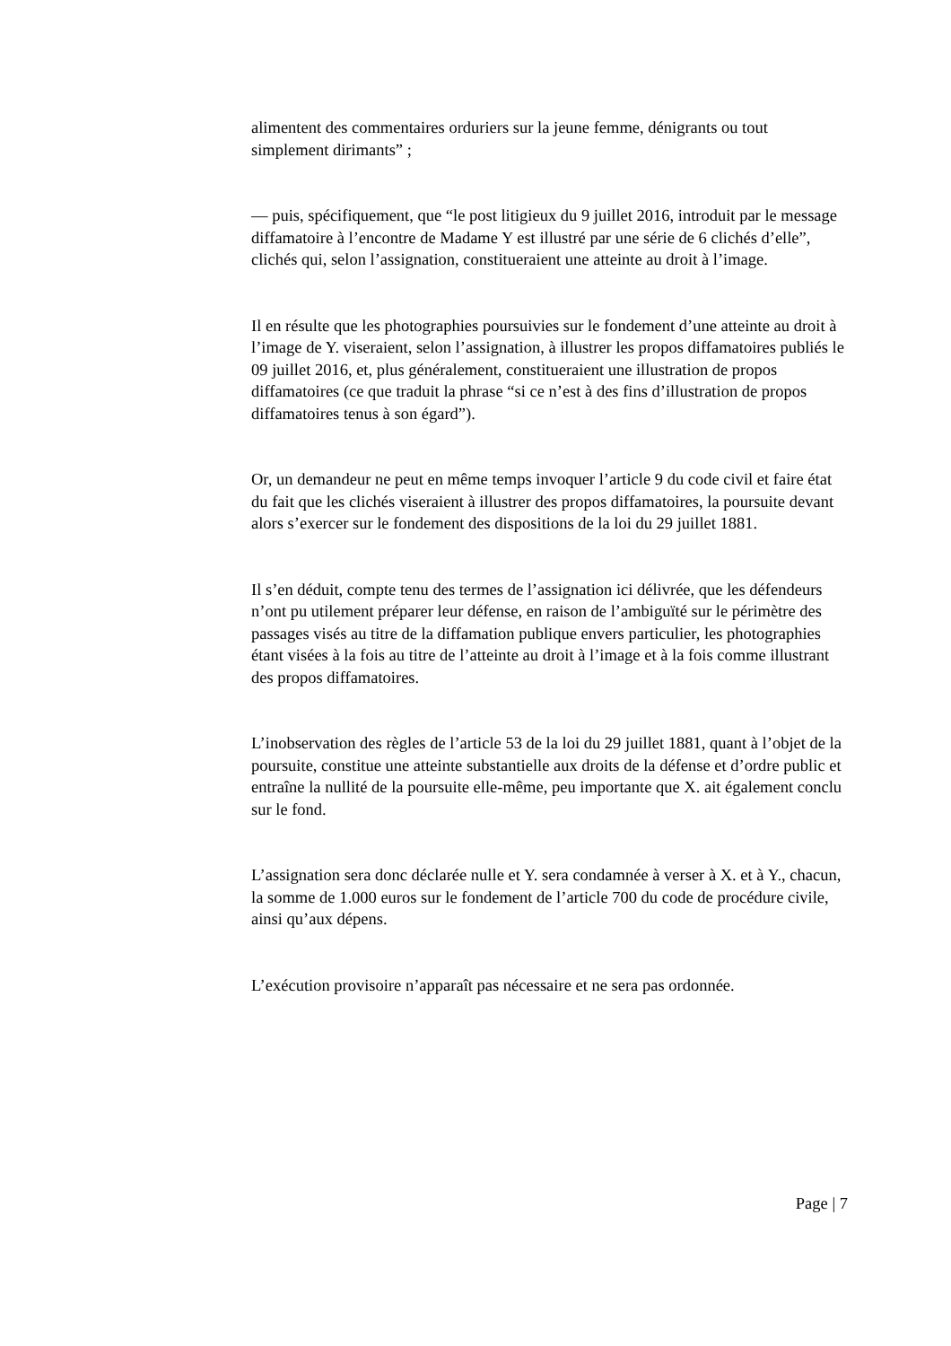alimentent des commentaires orduriers sur la jeune femme, dénigrants ou tout simplement dirimants” ;
— puis, spécifiquement, que “le post litigieux du 9 juillet 2016, introduit par le message diffamatoire à l’encontre de Madame Y est illustré par une série de 6 clichés d’elle”, clichés qui, selon l’assignation, constitueraient une atteinte au droit à l’image.
Il en résulte que les photographies poursuivies sur le fondement d’une atteinte au droit à l’image de Y. viseraient, selon l’assignation, à illustrer les propos diffamatoires publiés le 09 juillet 2016, et, plus généralement, constitueraient une illustration de propos diffamatoires (ce que traduit la phrase “si ce n’est à des fins d’illustration de propos diffamatoires tenus à son égard”).
Or, un demandeur ne peut en même temps invoquer l’article 9 du code civil et faire état du fait que les clichés viseraient à illustrer des propos diffamatoires, la poursuite devant alors s’exercer sur le fondement des dispositions de la loi du 29 juillet 1881.
Il s’en déduit, compte tenu des termes de l’assignation ici délivrée, que les défendeurs n’ont pu utilement préparer leur défense, en raison de l’ambiguïté sur le périmètre des passages visés au titre de la diffamation publique envers particulier, les photographies étant visées à la fois au titre de l’atteinte au droit à l’image et à la fois comme illustrant des propos diffamatoires.
L’inobservation des règles de l’article 53 de la loi du 29 juillet 1881, quant à l’objet de la poursuite, constitue une atteinte substantielle aux droits de la défense et d’ordre public et entraîne la nullité de la poursuite elle-même, peu importante que X. ait également conclu sur le fond.
L’assignation sera donc déclarée nulle et Y. sera condamnée à verser à X. et à Y., chacun, la somme de 1.000 euros sur le fondement de l’article 700 du code de procédure civile, ainsi qu’aux dépens.
L’exécution provisoire n’apparaît pas nécessaire et ne sera pas ordonnée.
Page | 7